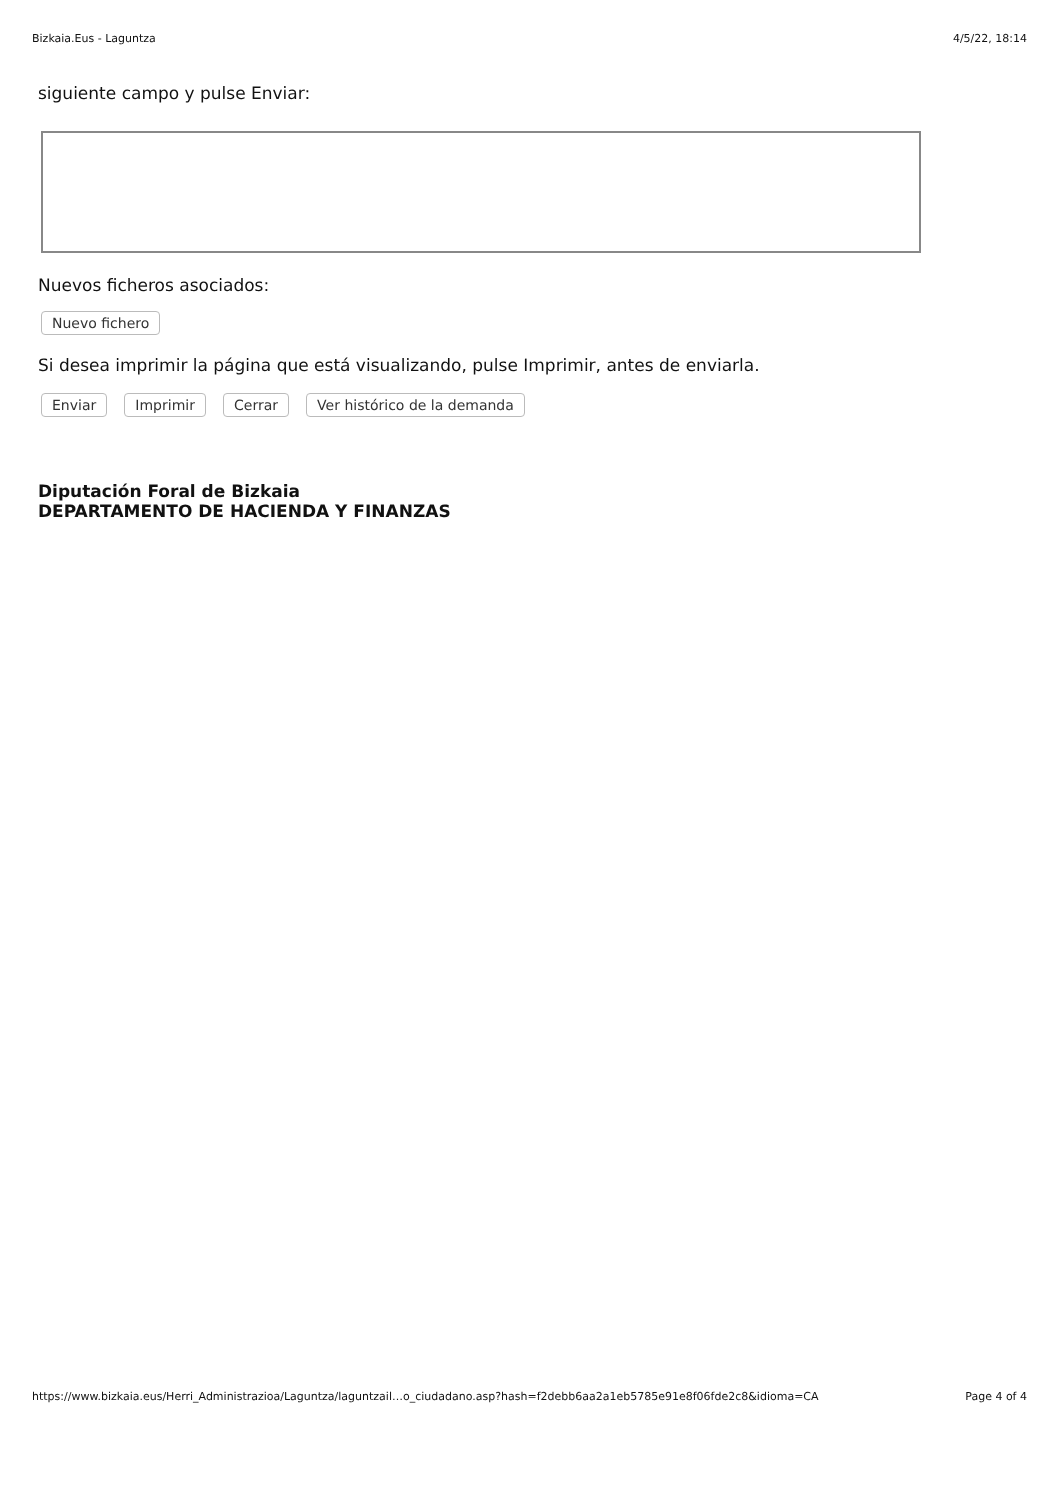Bizkaia.Eus - Laguntza 4/5/22, 18:14
siguiente campo y pulse Enviar:
Nuevos ficheros asociados:
Nuevo fichero
Si desea imprimir la página que está visualizando, pulse Imprimir, antes de enviarla.
Enviar Imprimir Cerrar Ver histórico de la demanda
Diputación Foral de Bizkaia
DEPARTAMENTO DE HACIENDA Y FINANZAS
https://www.bizkaia.eus/Herri_Administrazioa/Laguntza/laguntzail…o_ciudadano.asp?hash=f2debb6aa2a1eb5785e91e8f06fde2c8&idioma=CA Page 4 of 4